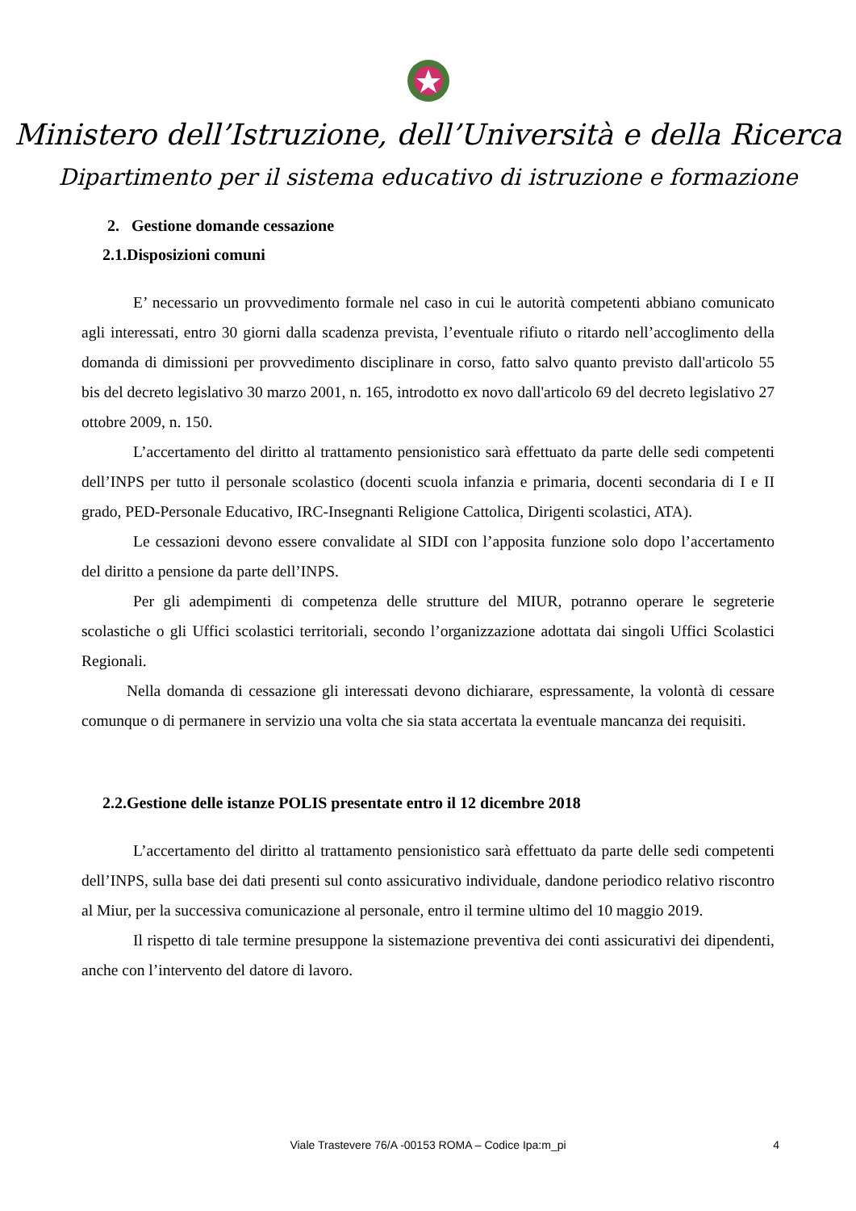Ministero dell’Istruzione, dell’Università e della Ricerca
Dipartimento per il sistema educativo di istruzione e formazione
2. Gestione domande cessazione
2.1.Disposizioni comuni
E’ necessario un provvedimento formale nel caso in cui le autorità competenti abbiano comunicato agli interessati, entro 30 giorni dalla scadenza prevista, l’eventuale rifiuto o ritardo nell’accoglimento della domanda di dimissioni per provvedimento disciplinare in corso, fatto salvo quanto previsto dall'articolo 55 bis del decreto legislativo 30 marzo 2001, n. 165, introdotto ex novo dall'articolo 69 del decreto legislativo 27 ottobre 2009, n. 150.
L’accertamento del diritto al trattamento pensionistico sarà effettuato da parte delle sedi competenti dell’INPS per tutto il personale scolastico (docenti scuola infanzia e primaria, docenti secondaria di I e II grado, PED-Personale Educativo, IRC-Insegnanti Religione Cattolica, Dirigenti scolastici, ATA).
Le cessazioni devono essere convalidate al SIDI con l’apposita funzione solo dopo l’accertamento del diritto a pensione da parte dell’INPS.
Per gli adempimenti di competenza delle strutture del MIUR, potranno operare le segreterie scolastiche o gli Uffici scolastici territoriali, secondo l’organizzazione adottata dai singoli Uffici Scolastici Regionali.
Nella domanda di cessazione gli interessati devono dichiarare, espressamente, la volontà di cessare comunque o di permanere in servizio una volta che sia stata accertata la eventuale mancanza dei requisiti.
2.2.Gestione delle istanze POLIS presentate entro il 12 dicembre 2018
L’accertamento del diritto al trattamento pensionistico sarà effettuato da parte delle sedi competenti dell’INPS, sulla base dei dati presenti sul conto assicurativo individuale, dandone periodico relativo riscontro al Miur, per la successiva comunicazione al personale, entro il termine ultimo del 10 maggio 2019.
Il rispetto di tale termine presuppone la sistemazione preventiva dei conti assicurativi dei dipendenti, anche con l’intervento del datore di lavoro.
Viale Trastevere 76/A -00153 ROMA – Codice Ipa:m_pi 4